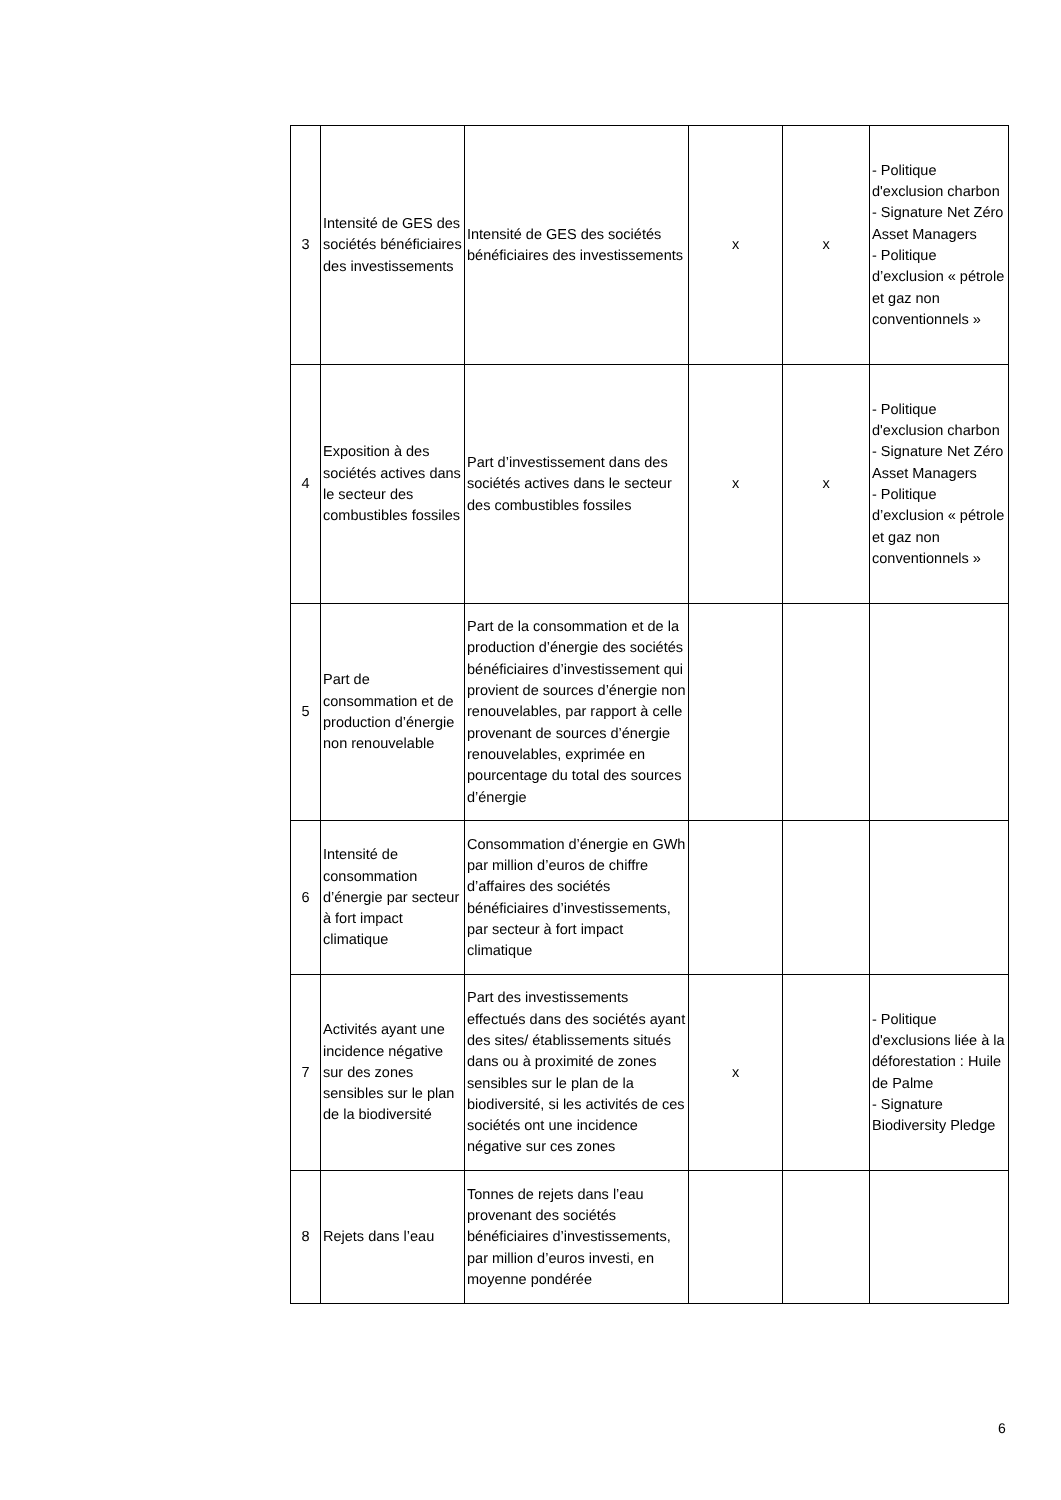| 3 | Intensité de GES des sociétés bénéficiaires des investissements | Intensité de GES des sociétés bénéficiaires des investissements | x | x | - Politique d'exclusion charbon - Signature Net Zéro Asset Managers - Politique d’exclusion « pétrole et gaz non conventionnels » |
| 4 | Exposition à des sociétés actives dans le secteur des combustibles fossiles | Part d’investissement dans des sociétés actives dans le secteur des combustibles fossiles | x | x | - Politique d'exclusion charbon - Signature Net Zéro Asset Managers - Politique d’exclusion « pétrole et gaz non conventionnels » |
| 5 | Part de consommation et de production d’énergie non renouvelable | Part de la consommation et de la production d’énergie des sociétés bénéficiaires d’investissement qui provient de sources d’énergie non renouvelables, par rapport à celle provenant de sources d’énergie renouvelables, exprimée en pourcentage du total des sources d’énergie | | | |
| 6 | Intensité de consommation d’énergie par secteur à fort impact climatique | Consommation d’énergie en GWh par million d’euros de chiffre d’affaires des sociétés bénéficiaires d’investissements, par secteur à fort impact climatique | | | |
| 7 | Activités ayant une incidence négative sur des zones sensibles sur le plan de la biodiversité | Part des investissements effectués dans des sociétés ayant des sites/ établissements situés dans ou à proximité de zones sensibles sur le plan de la biodiversité, si les activités de ces sociétés ont une incidence négative sur ces zones | x | | - Politique d'exclusions liée à la déforestation : Huile de Palme - Signature Biodiversity Pledge |
| 8 | Rejets dans l’eau | Tonnes de rejets dans l’eau provenant des sociétés bénéficiaires d’investissements, par million d’euros investi, en moyenne pondérée | | | |
6